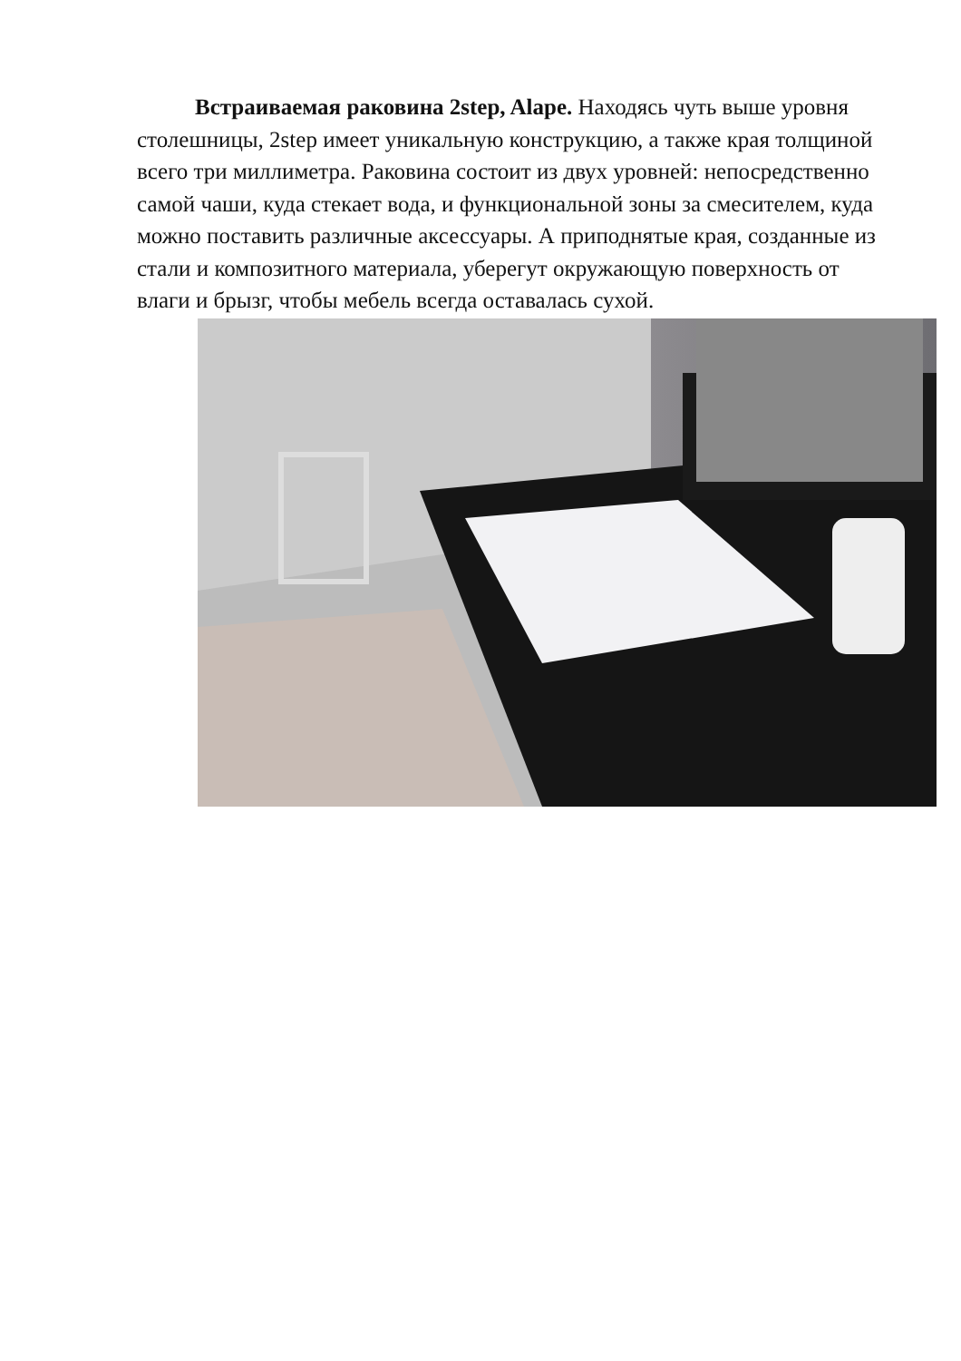Встраиваемая раковина 2step, Alape. Находясь чуть выше уровня столешницы, 2step имеет уникальную конструкцию, а также края толщиной всего три миллиметра. Раковина состоит из двух уровней: непосредственно самой чаши, куда стекает вода, и функциональной зоны за смесителем, куда можно поставить различные аксессуары. А приподнятые края, созданные из стали и композитного материала, уберегут окружающую поверхность от влаги и брызг, чтобы мебель всегда оставалась сухой.